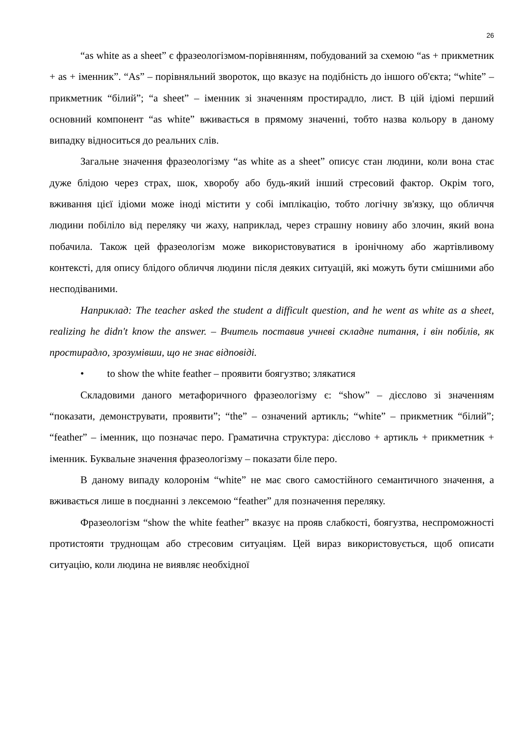26
“as white as a sheet” є фразеологізмом-порівнянням, побудований за схемою “as + прикметник + as + іменник”. “As” – порівняльний зворот​ок, що вказує на подібність до іншого об'єкта; “white” – прикметник “білий”; “a sheet” – іменник зі значенням простирадло, лист. В цій ідіомі перший основний компонент “as white” вживається в прямому значенні, тобто назва кольору в даному випадку відноситься до реальних слів.
Загальне значення фразеологізму “as white as a sheet” описує стан людини, коли вона стає дуже блідою через страх, шок, хворобу або будь-який інший стресовий фактор. Окрім того, вживання цієї ідіоми може іноді містити у собі імплікацію, тобто логічну зв'язку, що обличчя людини побіліло від переляку чи жаху, наприклад, через страшну новину або злочин, який вона побачила. Також цей фразеологізм може використовуватися в іронічному або жартівливому контексті, для опису блідого обличчя людини після деяких ситуацій, які можуть бути смішними або несподіваними.
Наприклад: The teacher asked the student a difficult question, and he went as white as a sheet, realizing he didn't know the answer. – Вчитель поставив учневі складне питання, і він побілів, як простирадло, зрозумівши, що не знає відповіді.
• to show the white feather – проявити боягузтво; злякатися
Складовими даного метафоричного фразеологізму є: “show” – дієслово зі значенням “показати, демонструвати, проявити”; “the” – означений артикль; “white” – прикметник “білий”; “feather” – іменник, що позначає перо. Граматична структура: дієслово + артикль + прикметник + іменник. Буквальне значення фразеологізму – показати біле перо.
В даному випаду колоронім “white” не має свого самостійного семантичного значення, а вживається лише в поєднанні з лексемою “feather” для позначення переляку.
Фразеологізм “show the white feather” вказує на прояв слабкості, боягузтва, неспроможності протистояти труднощам або стресовим ситуаціям. Цей вираз використовується, щоб описати ситуацію, коли людина не виявляє необхідної